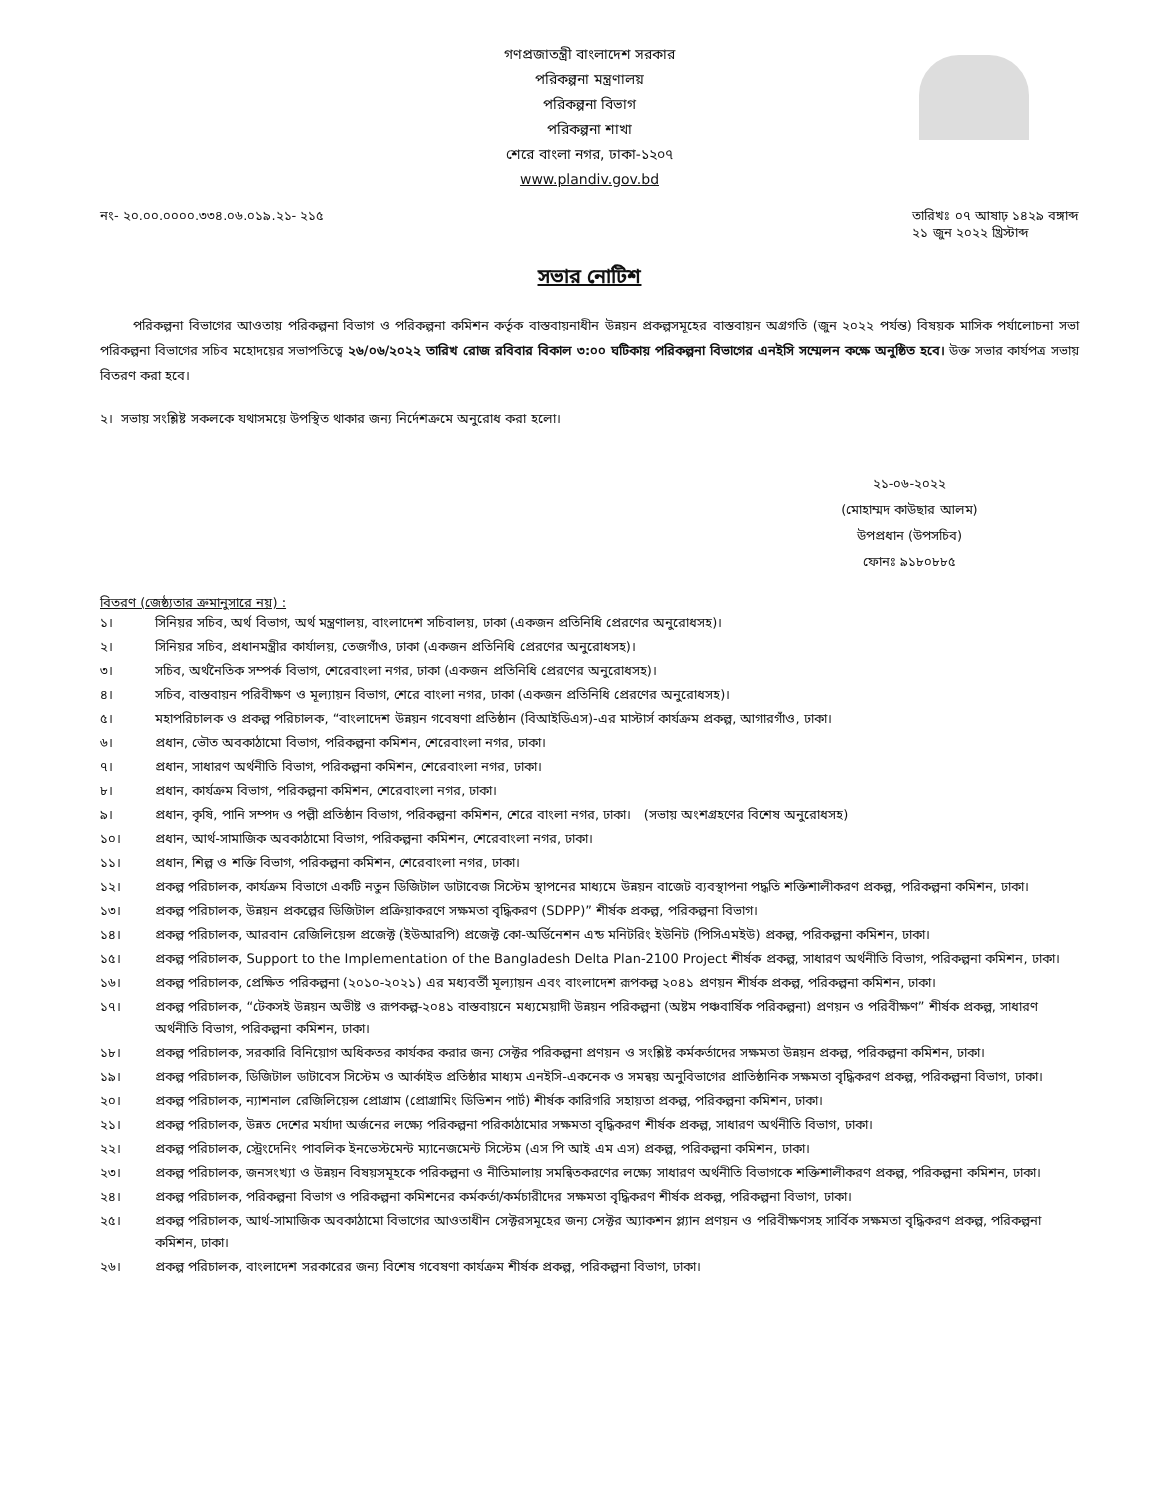গণপ্রজাতন্ত্রী বাংলাদেশ সরকার
পরিকল্পনা মন্ত্রণালয়
পরিকল্পনা বিভাগ
পরিকল্পনা শাখা
শেরে বাংলা নগর, ঢাকা-১২০৭
www.plandiv.gov.bd
নং- ২০.০০.০০০০.৩৩৪.০৬.০১৯.২১- ২১৫
তারিখঃ ০৭ আষাঢ় ১৪২৯ বঙ্গাব্দ
২১ জুন ২০২২ খ্রিস্টাব্দ
সভার নোটিশ
পরিকল্পনা বিভাগের আওতায় পরিকল্পনা বিভাগ ও পরিকল্পনা কমিশন কর্তৃক বাস্তবায়নাধীন উন্নয়ন প্রকল্পসমূহের বাস্তবায়ন অগ্রগতি (জুন ২০২২ পর্যন্ত) বিষয়ক মাসিক পর্যালোচনা সভা পরিকল্পনা বিভাগের সচিব মহোদয়ের সভাপতিত্বে ২৬/০৬/২০২২ তারিখ রোজ রবিবার বিকাল ৩:০০ ঘটিকায় পরিকল্পনা বিভাগের এনইসি সম্মেলন কক্ষে অনুষ্ঠিত হবে। উক্ত সভার কার্যপত্র সভায় বিতরণ করা হবে।
২। সভায় সংশ্লিষ্ট সকলকে যথাসময়ে উপস্থিত থাকার জন্য নির্দেশক্রমে অনুরোধ করা হলো।
২১-০৬-২০২২
(মোহাম্মদ কাউছার আলম)
উপপ্রধান (উপসচিব)
ফোনঃ ৯১৮০৮৮৫
বিতরণ (জেষ্ঠ্যতার ক্রমানুসারে নয়) :
১। সিনিয়র সচিব, অর্থ বিভাগ, অর্থ মন্ত্রণালয়, বাংলাদেশ সচিবালয়, ঢাকা (একজন প্রতিনিধি প্রেরণের অনুরোধসহ)।
২। সিনিয়র সচিব, প্রধানমন্ত্রীর কার্যালয়, তেজগাঁও, ঢাকা (একজন প্রতিনিধি প্রেরণের অনুরোধসহ)।
৩। সচিব, অর্থনৈতিক সম্পর্ক বিভাগ, শেরেবাংলা নগর, ঢাকা (একজন প্রতিনিধি প্রেরণের অনুরোধসহ)।
৪। সচিব, বাস্তবায়ন পরিবীক্ষণ ও মূল্যায়ন বিভাগ, শেরে বাংলা নগর, ঢাকা (একজন প্রতিনিধি প্রেরণের অনুরোধসহ)।
৫। মহাপরিচালক ও প্রকল্প পরিচালক, “বাংলাদেশ উন্নয়ন গবেষণা প্রতিষ্ঠান (বিআইডিএস)-এর মাস্টার্স কার্যক্রম প্রকল্প, আগারগাঁও, ঢাকা।
৬। প্রধান, ভৌত অবকাঠামো বিভাগ, পরিকল্পনা কমিশন, শেরেবাংলা নগর, ঢাকা।
৭। প্রধান, সাধারণ অর্থনীতি বিভাগ, পরিকল্পনা কমিশন, শেরেবাংলা নগর, ঢাকা।
৮। প্রধান, কার্যক্রম বিভাগ, পরিকল্পনা কমিশন, শেরেবাংলা নগর, ঢাকা।
৯। প্রধান, কৃষি, পানি সম্পদ ও পল্লী প্রতিষ্ঠান বিভাগ, পরিকল্পনা কমিশন, শেরে বাংলা নগর, ঢাকা। (সভায় অংশগ্রহণের বিশেষ অনুরোধসহ)
১০। প্রধান, আর্থ-সামাজিক অবকাঠামো বিভাগ, পরিকল্পনা কমিশন, শেরেবাংলা নগর, ঢাকা।
১১। প্রধান, শিল্প ও শক্তি বিভাগ, পরিকল্পনা কমিশন, শেরেবাংলা নগর, ঢাকা।
১২। প্রকল্প পরিচালক, কার্যক্রম বিভাগে একটি নতুন ডিজিটাল ডাটাবেজ সিস্টেম স্থাপনের মাধ্যমে উন্নয়ন বাজেট ব্যবস্থাপনা পদ্ধতি শক্তিশালীকরণ প্রকল্প, পরিকল্পনা কমিশন, ঢাকা।
১৩। প্রকল্প পরিচালক, উন্নয়ন প্রকল্পের ডিজিটাল প্রক্রিয়াকরণে সক্ষমতা বৃদ্ধিকরণ (SDPP)” শীর্ষক প্রকল্প, পরিকল্পনা বিভাগ।
১৪। প্রকল্প পরিচালক, আরবান রেজিলিয়েন্স প্রজেক্ট (ইউআরপি) প্রজেক্ট কো-অর্ডিনেশন এন্ড মনিটরিং ইউনিট (পিসিএমইউ) প্রকল্প, পরিকল্পনা কমিশন, ঢাকা।
১৫। প্রকল্প পরিচালক, Support to the Implementation of the Bangladesh Delta Plan-2100 Project শীর্ষক প্রকল্প, সাধারণ অর্থনীতি বিভাগ, পরিকল্পনা কমিশন, ঢাকা।
১৬। প্রকল্প পরিচালক, প্রেক্ষিত পরিকল্পনা (২০১০-২০২১) এর মধ্যবর্তী মূল্যায়ন এবং বাংলাদেশ রূপকল্প ২০৪১ প্রণয়ন শীর্ষক প্রকল্প, পরিকল্পনা কমিশন, ঢাকা।
১৭। প্রকল্প পরিচালক, “টেকসই উন্নয়ন অভীষ্ট ও রূপকল্প-২০৪১ বাস্তবায়নে মধ্যমেয়াদী উন্নয়ন পরিকল্পনা (অষ্টম পঞ্চবার্ষিক পরিকল্পনা) প্রণয়ন ও পরিবীক্ষণ” শীর্ষক প্রকল্প, সাধারণ অর্থনীতি বিভাগ, পরিকল্পনা কমিশন, ঢাকা।
১৮। প্রকল্প পরিচালক, সরকারি বিনিয়োগ অধিকতর কার্যকর করার জন্য সেক্টর পরিকল্পনা প্রণয়ন ও সংশ্লিষ্ট কর্মকর্তাদের সক্ষমতা উন্নয়ন প্রকল্প, পরিকল্পনা কমিশন, ঢাকা।
১৯। প্রকল্প পরিচালক, ডিজিটাল ডাটাবেস সিস্টেম ও আর্কাইভ প্রতিষ্ঠার মাধ্যম এনইসি-একনেক ও সমন্বয় অনুবিভাগের প্রাতিষ্ঠানিক সক্ষমতা বৃদ্ধিকরণ প্রকল্প, পরিকল্পনা বিভাগ, ঢাকা।
২০। প্রকল্প পরিচালক, ন্যাশনাল রেজিলিয়েন্স প্রোগ্রাম (প্রোগ্রামিং ডিভিশন পার্ট) শীর্ষক কারিগরি সহায়তা প্রকল্প, পরিকল্পনা কমিশন, ঢাকা।
২১। প্রকল্প পরিচালক, উন্নত দেশের মর্যাদা অর্জনের লক্ষ্যে পরিকল্পনা পরিকাঠামোর সক্ষমতা বৃদ্ধিকরণ শীর্ষক প্রকল্প, সাধারণ অর্থনীতি বিভাগ, ঢাকা।
২২। প্রকল্প পরিচালক, স্ট্রেংদেনিং পাবলিক ইনভেস্টমেন্ট ম্যানেজমেন্ট সিস্টেম (এস পি আই এম এস) প্রকল্প, পরিকল্পনা কমিশন, ঢাকা।
২৩। প্রকল্প পরিচালক, জনসংখ্যা ও উন্নয়ন বিষয়সমূহকে পরিকল্পনা ও নীতিমালায় সমন্বিতকরণের লক্ষ্যে সাধারণ অর্থনীতি বিভাগকে শক্তিশালীকরণ প্রকল্প, পরিকল্পনা কমিশন, ঢাকা।
২৪। প্রকল্প পরিচালক, পরিকল্পনা বিভাগ ও পরিকল্পনা কমিশনের কর্মকর্তা/কর্মচারীদের সক্ষমতা বৃদ্ধিকরণ শীর্ষক প্রকল্প, পরিকল্পনা বিভাগ, ঢাকা।
২৫। প্রকল্প পরিচালক, আর্থ-সামাজিক অবকাঠামো বিভাগের আওতাধীন সেক্টরসমূহের জন্য সেক্টর অ্যাকশন প্ল্যান প্রণয়ন ও পরিবীক্ষণসহ সার্বিক সক্ষমতা বৃদ্ধিকরণ প্রকল্প, পরিকল্পনা কমিশন, ঢাকা।
২৬। প্রকল্প পরিচালক, বাংলাদেশ সরকারের জন্য বিশেষ গবেষণা কার্যক্রম শীর্ষক প্রকল্প, পরিকল্পনা বিভাগ, ঢাকা।